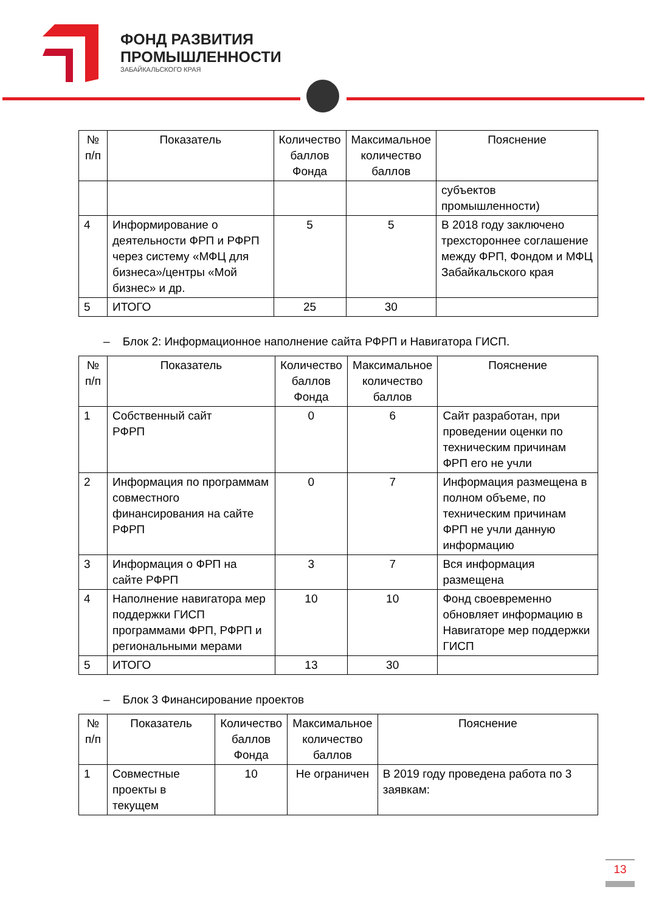ФОНД РАЗВИТИЯ
ПРОМЫШЛЕННОСТИ
ЗАБАЙКАЛЬСКОГО КРАЯ
| № п/п | Показатель | Количество баллов Фонда | Максимальное количество баллов | Пояснение |
| --- | --- | --- | --- | --- |
| | | | | субъектов промышленности) |
| 4 | Информирование о деятельности ФРП и РФРП через систему «МФЦ для бизнеса»/центры «Мой бизнес» и др. | 5 | 5 | В 2018 году заключено трехстороннее соглашение между ФРП, Фондом и МФЦ Забайкальского края |
| 5 | ИТОГО | 25 | 30 | |
– Блок 2: Информационное наполнение сайта РФРП и Навигатора ГИСП.
| № п/п | Показатель | Количество баллов Фонда | Максимальное количество баллов | Пояснение |
| --- | --- | --- | --- | --- |
| 1 | Собственный сайт РФРП | 0 | 6 | Сайт разработан, при проведении оценки по техническим причинам ФРП его не учли |
| 2 | Информация по программам совместного финансирования на сайте РФРП | 0 | 7 | Информация размещена в полном объеме, по техническим причинам ФРП не учли данную информацию |
| 3 | Информация о ФРП на сайте РФРП | 3 | 7 | Вся информация размещена |
| 4 | Наполнение навигатора мер поддержки ГИСП программами ФРП, РФРП и региональными мерами | 10 | 10 | Фонд своевременно обновляет информацию в Навигаторе мер поддержки ГИСП |
| 5 | ИТОГО | 13 | 30 | |
– Блок 3 Финансирование проектов
| № п/п | Показатель | Количество баллов Фонда | Максимальное количество баллов | Пояснение |
| --- | --- | --- | --- | --- |
| 1 | Совместные проекты в текущем | 10 | Не ограничен | В 2019 году проведена работа по 3 заявкам: |
13